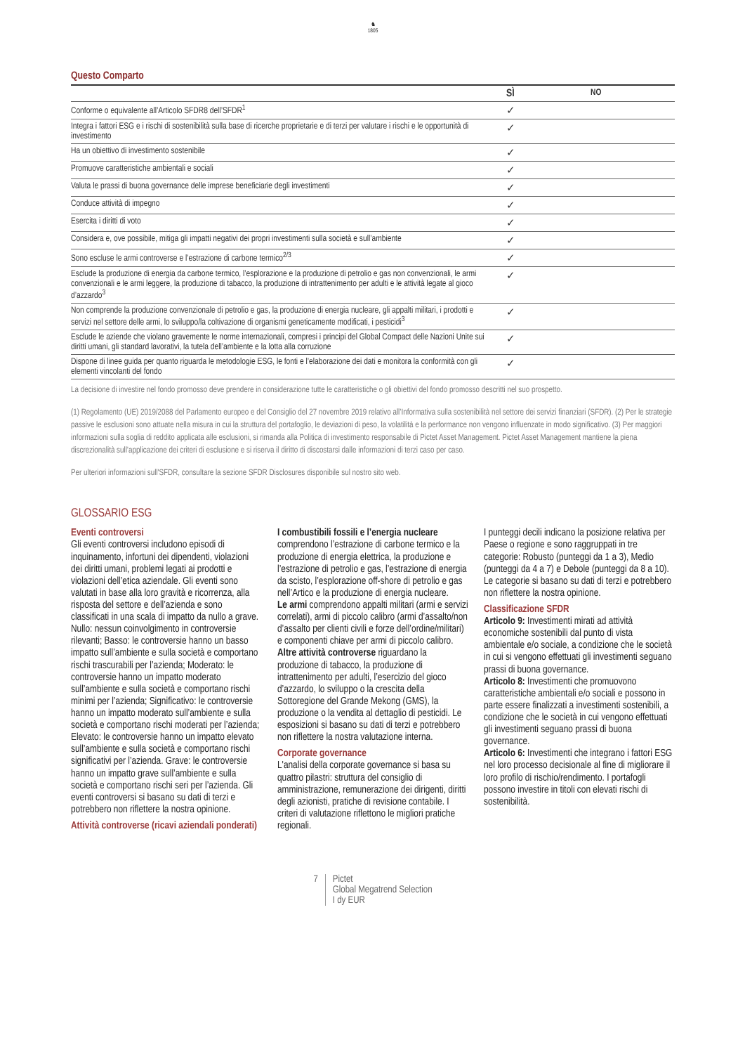♞
1805
Questo Comparto
| | SÌ | NO |
| --- | --- | --- |
| Conforme o equivalente all’Articolo SFDR8 dell’SFDR<sup>1</sup> | ✓ | |
| Integra i fattori ESG e i rischi di sostenibilità sulla base di ricerche proprietarie e di terzi per valutare i rischi e le opportunità di investimento | ✓ | |
| Ha un obiettivo di investimento sostenibile | ✓ | |
| Promuove caratteristiche ambientali e sociali | ✓ | |
| Valuta le prassi di buona governance delle imprese beneficiarie degli investimenti | ✓ | |
| Conduce attività di impegno | ✓ | |
| Esercita i diritti di voto | ✓ | |
| Considera e, ove possibile, mitiga gli impatti negativi dei propri investimenti sulla società e sull’ambiente | ✓ | |
| Sono escluse le armi controverse e l’estrazione di carbone termico<sup>2/3</sup> | ✓ | |
| Esclude la produzione di energia da carbone termico, l’esplorazione e la produzione di petrolio e gas non convenzionali, le armi convenzionali e le armi leggere, la produzione di tabacco, la produzione di intrattenimento per adulti e le attività legate al gioco d’azzardo<sup>3</sup> | ✓ | |
| Non comprende la produzione convenzionale di petrolio e gas, la produzione di energia nucleare, gli appalti militari, i prodotti e servizi nel settore delle armi, lo sviluppo/la coltivazione di organismi geneticamente modificati, i pesticidi<sup>3</sup> | ✓ | |
| Esclude le aziende che violano gravemente le norme internazionali, compresi i principi del Global Compact delle Nazioni Unite sui diritti umani, gli standard lavorativi, la tutela dell’ambiente e la lotta alla corruzione | ✓ | |
| Dispone di linee guida per quanto riguarda le metodologie ESG, le fonti e l’elaborazione dei dati e monitora la conformità con gli elementi vincolanti del fondo | ✓ | |
La decisione di investire nel fondo promosso deve prendere in considerazione tutte le caratteristiche o gli obiettivi del fondo promosso descritti nel suo prospetto.
(1) Regolamento (UE) 2019/2088 del Parlamento europeo e del Consiglio del 27 novembre 2019 relativo all’Informativa sulla sostenibilità nel settore dei servizi finanziari (SFDR). (2) Per le strategie passive le esclusioni sono attuate nella misura in cui la struttura del portafoglio, le deviazioni di peso, la volatilità e la performance non vengono influenzate in modo significativo. (3) Per maggiori informazioni sulla soglia di reddito applicata alle esclusioni, si rimanda alla Politica di investimento responsabile di Pictet Asset Management. Pictet Asset Management mantiene la piena discrezionalità sull’applicazione dei criteri di esclusione e si riserva il diritto di discostarsi dalle informazioni di terzi caso per caso.
Per ulteriori informazioni sull'SFDR, consultare la sezione SFDR Disclosures disponibile sul nostro sito web.
GLOSSARIO ESG
Eventi controversi
Gli eventi controversi includono episodi di inquinamento, infortuni dei dipendenti, violazioni dei diritti umani, problemi legati ai prodotti e violazioni dell’etica aziendale. Gli eventi sono valutati in base alla loro gravità e ricorrenza, alla risposta del settore e dell’azienda e sono classificati in una scala di impatto da nullo a grave. Nullo: nessun coinvolgimento in controversie rilevanti; Basso: le controversie hanno un basso impatto sull’ambiente e sulla società e comportano rischi trascurabili per l’azienda; Moderato: le controversie hanno un impatto moderato sull’ambiente e sulla società e comportano rischi minimi per l’azienda; Significativo: le controversie hanno un impatto moderato sull’ambiente e sulla società e comportano rischi moderati per l’azienda; Elevato: le controversie hanno un impatto elevato sull’ambiente e sulla società e comportano rischi significativi per l’azienda. Grave: le controversie hanno un impatto grave sull’ambiente e sulla società e comportano rischi seri per l’azienda. Gli eventi controversi si basano su dati di terzi e potrebbero non riflettere la nostra opinione.
Attività controverse (ricavi aziendali ponderati)
I combustibili fossili e l’energia nucleare comprendono l’estrazione di carbone termico e la produzione di energia elettrica, la produzione e l’estrazione di petrolio e gas, l’estrazione di energia da scisto, l’esplorazione off-shore di petrolio e gas nell’Artico e la produzione di energia nucleare.
Le armi comprendono appalti militari (armi e servizi correlati), armi di piccolo calibro (armi d’assalto/non d’assalto per clienti civili e forze dell’ordine/militari) e componenti chiave per armi di piccolo calibro.
Altre attività controverse riguardano la produzione di tabacco, la produzione di intrattenimento per adulti, l’esercizio del gioco d’azzardo, lo sviluppo o la crescita della Sottoregione del Grande Mekong (GMS), la produzione o la vendita al dettaglio di pesticidi. Le esposizioni si basano su dati di terzi e potrebbero non riflettere la nostra valutazione interna.
Corporate governance
L'analisi della corporate governance si basa su quattro pilastri: struttura del consiglio di amministrazione, remunerazione dei dirigenti, diritti degli azionisti, pratiche di revisione contabile. I criteri di valutazione riflettono le migliori pratiche regionali.
I punteggi decili indicano la posizione relativa per Paese o regione e sono raggruppati in tre categorie: Robusto (punteggi da 1 a 3), Medio (punteggi da 4 a 7) e Debole (punteggi da 8 a 10). Le categorie si basano su dati di terzi e potrebbero non riflettere la nostra opinione.
Classificazione SFDR
Articolo 9: Investimenti mirati ad attività economiche sostenibili dal punto di vista ambientale e/o sociale, a condizione che le società in cui si vengono effettuati gli investimenti seguano prassi di buona governance.
Articolo 8: Investimenti che promuovono caratteristiche ambientali e/o sociali e possono in parte essere finalizzati a investimenti sostenibili, a condizione che le società in cui vengono effettuati gli investimenti seguano prassi di buona governance.
Articolo 6: Investimenti che integrano i fattori ESG nel loro processo decisionale al fine di migliorare il loro profilo di rischio/rendimento. I portafogli possono investire in titoli con elevati rischi di sostenibilità.
7 Pictet
Global Megatrend Selection
I dy EUR